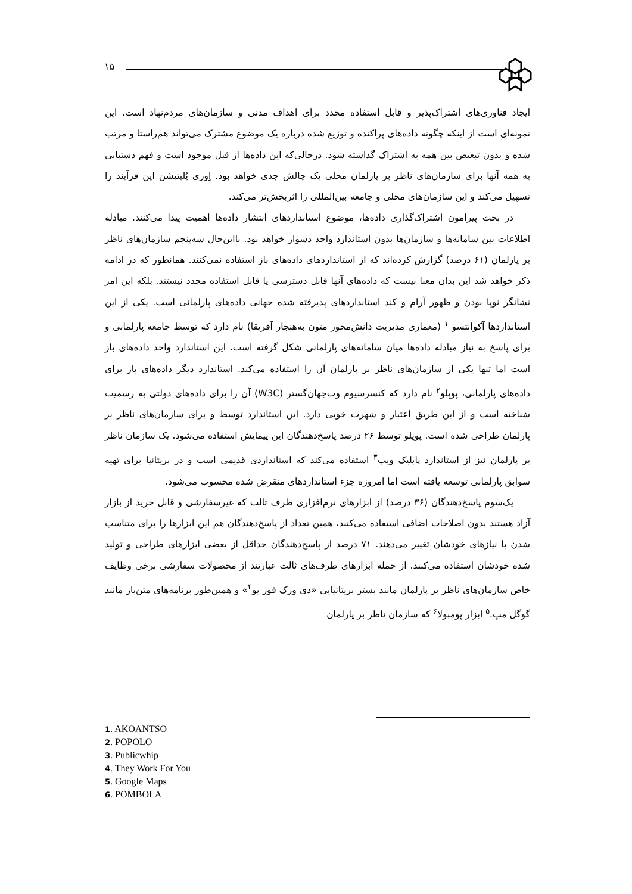۱۵
ایجاد فناوری‌های اشتراک‌پذیر و قابل استفاده مجدد برای اهداف مدنی و سازمان‌های مردم‌نهاد است. این نمونه‌ای است از اینکه چگونه داده‌های پراکنده و توزیع شده درباره یک موضوع مشترک می‌تواند هم‌راستا و مرتب شده و بدون تبعیض بین همه به اشتراک گذاشته شود. درحالی‌که این داده‌ها از قبل موجود است و فهم دستیابی به همه آنها برای سازمان‌های ناظر بر پارلمان محلی یک چالش جدی خواهد بود. اِوری پُلیتیشن این فرآیند را تسهیل می‌کند و این سازمان‌های محلی و جامعه بین‌المللی را اثربخش‌تر می‌کند.
در بحث پیرامون اشتراک‌گذاری داده‌ها، موضوع استانداردهای انتشار داده‌ها اهمیت پیدا می‌کنند. مبادله اطلاعات بین سامانه‌ها و سازمان‌ها بدون استاندارد واحد دشوار خواهد بود. بااین‌حال سه‌پنجم سازمان‌های ناظر بر پارلمان (۶۱ درصد) گزارش کرده‌اند که از استانداردهای داده‌های باز استفاده نمی‌کنند. همانطور که در ادامه ذکر خواهد شد این بدان معنا نیست که داده‌های آنها قابل دسترسی یا قابل استفاده مجدد نیستند. بلکه این امر نشانگر نوپا بودن و ظهور آرام و کند استانداردهای پذیرفته شده جهانی داده‌های پارلمانی است. یکی از این استانداردها آکوانتسو <sup>۱</sup> (معماری مدیریت دانش‌محور متون به‌هنجار آفریقا) نام دارد که توسط جامعه پارلمانی و برای پاسخ به نیاز مبادله داده‌ها میان سامانه‌های پارلمانی شکل گرفته است. این استاندارد واحد داده‌های باز است اما تنها یکی از سازمان‌های ناظر بر پارلمان آن را استفاده می‌کند. استاندارد دیگر داده‌های باز برای داده‌های پارلمانی، پوپلو<sup>۲</sup> نام دارد که کنسرسیوم وب‌جهان‌گستر (W3C) آن را برای داده‌های دولتی به رسمیت شناخته است و از این طریق اعتبار و شهرت خوبی دارد. این استاندارد توسط و برای سازمان‌های ناظر بر پارلمان طراحی شده است. پوپلو توسط ۲۶ درصد پاسخ‌دهندگان این پیمایش استفاده می‌شود. یک سازمان ناظر بر پارلمان نیز از استاندارد پابلیک ویپ<sup>۳</sup> استفاده می‌کند که استانداردی قدیمی است و در بریتانیا برای تهیه سوابق پارلمانی توسعه یافته است اما امروزه جزء استانداردهای منقرض شده محسوب می‌شود.
یک‌سوم پاسخ‌دهندگان (۳۶ درصد) از ابزارهای نرم‌افزاری طرف ثالث که غیرسفارشی و قابل خرید از بازار آزاد هستند بدون اصلاحات اضافی استفاده می‌کنند، همین تعداد از پاسخ‌دهندگان هم این ابزارها را برای متناسب شدن با نیازهای خودشان تغییر می‌دهند. ۷۱ درصد از پاسخ‌دهندگان حداقل از بعضی ابزارهای طراحی و تولید شده خودشان استفاده می‌کنند. از جمله ابزارهای طرف‌های ثالث عبارتند از محصولات سفارشی برخی وظایف خاص سازمان‌های ناظر بر پارلمان مانند بستر بریتانیایی «دی ورک فور یو<sup>۴</sup>» و همین‌طور برنامه‌های متن‌باز مانند گوگل مپ.<sup>۵</sup> ابزار پومبولا<sup>۶</sup> که سازمان ناظر بر پارلمان
1. AKOANTSO
2. POPOLO
3. Publicwhip
4. They Work For You
5. Google Maps
6. POMBOLA